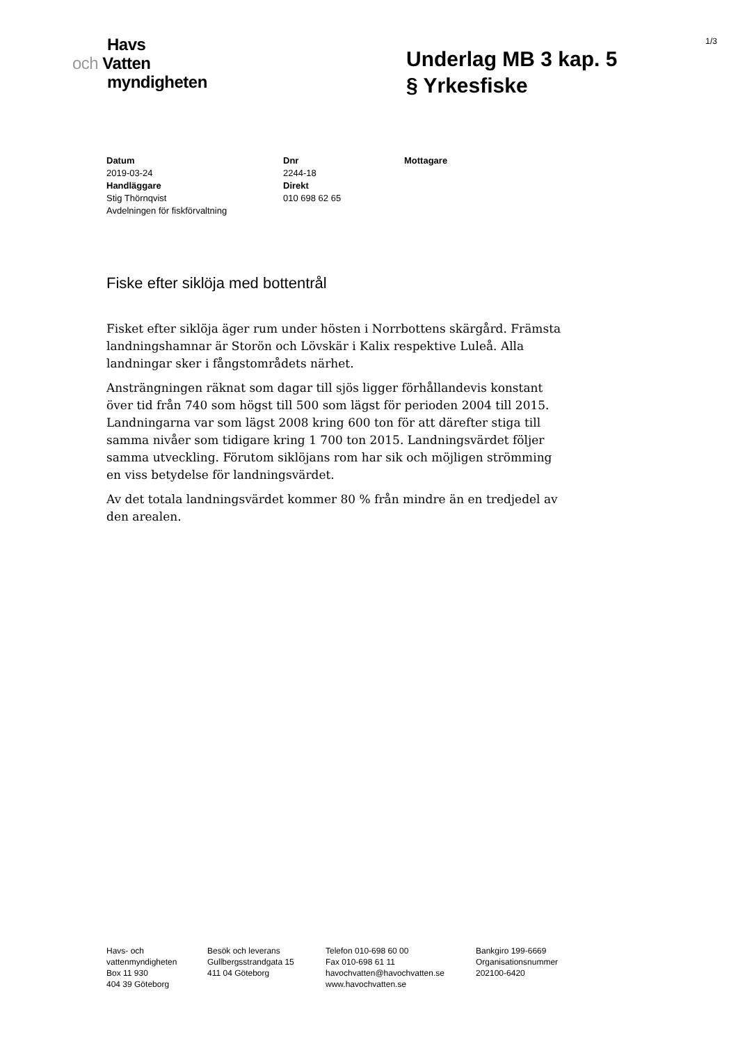1/3
Havs
och Vatten
myndigheten
Underlag MB 3 kap. 5
§ Yrkesfiske
Datum
2019-03-24
Handläggare
Stig Thörnqvist
Avdelningen för fiskförvaltning
Dnr
2244-18
Direkt
010 698 62 65
Mottagare
Fiske efter siklöja med bottentrål
Fisket efter siklöja äger rum under hösten i Norrbottens skärgård. Främsta landningshamnar är Storön och Lövskär i Kalix respektive Luleå. Alla landningar sker i fångstområdets närhet.
Ansträngningen räknat som dagar till sjös ligger förhållandevis konstant över tid från 740 som högst till 500 som lägst för perioden 2004 till 2015. Landningarna var som lägst 2008 kring 600 ton för att därefter stiga till samma nivåer som tidigare kring 1 700 ton 2015. Landningsvärdet följer samma utveckling. Förutom siklöjans rom har sik och möjligen strömming en viss betydelse för landningsvärdet.
Av det totala landningsvärdet kommer 80 % från mindre än en tredjedel av den arealen.
Havs- och
vattenmyndigheten
Box 11 930
404 39 Göteborg
Besök och leverans
Gullbergsstrandgata 15
411 04 Göteborg
Telefon 010-698 60 00
Fax 010-698 61 11
havochvatten@havochvatten.se
www.havochvatten.se
Bankgiro 199-6669
Organisationsnummer
202100-6420